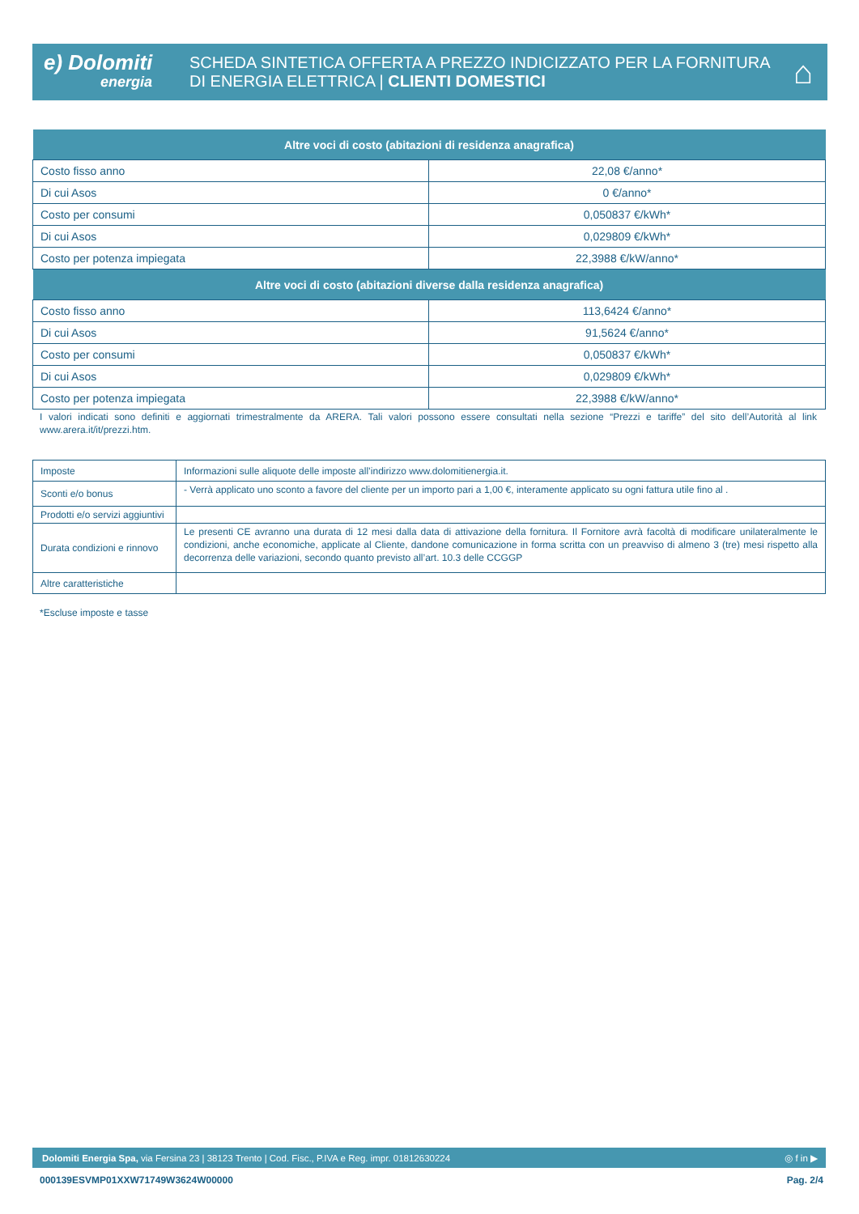e) Dolomiti
energia
SCHEDA SINTETICA OFFERTA A PREZZO INDICIZZATO PER LA FORNITURA
DI ENERGIA ELETTRICA | CLIENTI DOMESTICI
⌂
| Altre voci di costo (abitazioni di residenza anagrafica) | |
| --- | --- |
| Costo fisso anno | 22,08 €/anno* |
| Di cui Asos | 0 €/anno* |
| Costo per consumi | 0,050837 €/kWh* |
| Di cui Asos | 0,029809 €/kWh* |
| Costo per potenza impiegata | 22,3988 €/kW/anno* |
| Altre voci di costo (abitazioni diverse dalla residenza anagrafica) | |
| Costo fisso anno | 113,6424 €/anno* |
| Di cui Asos | 91,5624 €/anno* |
| Costo per consumi | 0,050837 €/kWh* |
| Di cui Asos | 0,029809 €/kWh* |
| Costo per potenza impiegata | 22,3988 €/kW/anno* |
I valori indicati sono definiti e aggiornati trimestralmente da ARERA. Tali valori possono essere consultati nella sezione “Prezzi e tariffe” del sito dell’Autorità al link www.arera.it/it/prezzi.htm.
| Imposte | Informazioni sulle aliquote delle imposte all’indirizzo www.dolomitienergia.it. |
| Sconti e/o bonus | - Verrà applicato uno sconto a favore del cliente per un importo pari a 1,00 €, interamente applicato su ogni fattura utile fino al . |
| Prodotti e/o servizi aggiuntivi | |
| Durata condizioni e rinnovo | Le presenti CE avranno una durata di 12 mesi dalla data di attivazione della fornitura. Il Fornitore avrà facoltà di modificare unilateralmente le condizioni, anche economiche, applicate al Cliente, dandone comunicazione in forma scritta con un preavviso di almeno 3 (tre) mesi rispetto alla decorrenza delle variazioni, secondo quanto previsto all’art. 10.3 delle CCGGP |
| Altre caratteristiche | |
*Escluse imposte e tasse
Dolomiti Energia Spa, via Fersina 23 | 38123 Trento | Cod. Fisc., P.IVA e Reg. impr. 01812630224 ◎ f in ▶
000139ESVMP01XXW71749W3624W00000 Pag. 2/4